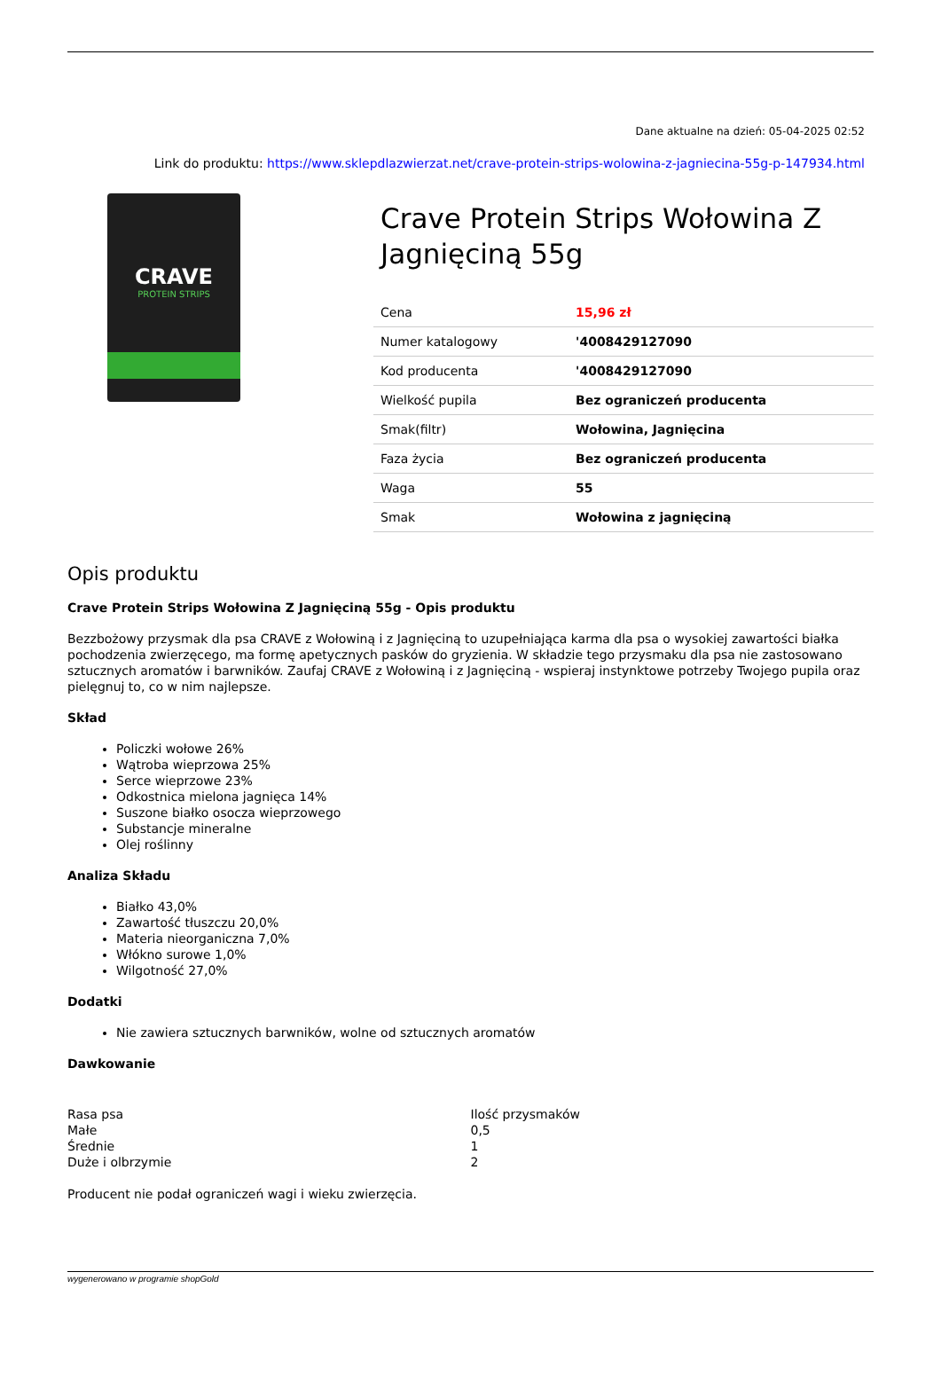Dane aktualne na dzień: 05-04-2025 02:52
Link do produktu: https://www.sklepdlazwierzat.net/crave-protein-strips-wolowina-z-jagniecina-55g-p-147934.html
CRAVE
PROTEIN STRIPS
Crave Protein Strips Wołowina Z Jagnięciną 55g
| Cena | 15,96 zł |
| Numer katalogowy | '4008429127090 |
| Kod producenta | '4008429127090 |
| Wielkość pupila | Bez ograniczeń producenta |
| Smak(filtr) | Wołowina, Jagnięcina |
| Faza życia | Bez ograniczeń producenta |
| Waga | 55 |
| Smak | Wołowina z jagnięciną |
Opis produktu
Crave Protein Strips Wołowina Z Jagnięciną 55g - Opis produktu
Bezzbożowy przysmak dla psa CRAVE z Wołowiną i z Jagnięciną to uzupełniająca karma dla psa o wysokiej zawartości białka pochodzenia zwierzęcego, ma formę apetycznych pasków do gryzienia. W składzie tego przysmaku dla psa nie zastosowano sztucznych aromatów i barwników. Zaufaj CRAVE z Wołowiną i z Jagnięciną - wspieraj instynktowe potrzeby Twojego pupila oraz pielęgnuj to, co w nim najlepsze.
Skład
Policzki wołowe 26%
Wątroba wieprzowa 25%
Serce wieprzowe 23%
Odkostnica mielona jagnięca 14%
Suszone białko osocza wieprzowego
Substancje mineralne
Olej roślinny
Analiza Składu
Białko 43,0%
Zawartość tłuszczu 20,0%
Materia nieorganiczna 7,0%
Włókno surowe 1,0%
Wilgotność 27,0%
Dodatki
Nie zawiera sztucznych barwników, wolne od sztucznych aromatów
Dawkowanie
| Rasa psa | Ilość przysmaków |
| Małe | 0,5 |
| Średnie | 1 |
| Duże i olbrzymie | 2 |
Producent nie podał ograniczeń wagi i wieku zwierzęcia.
wygenerowano w programie shopGold